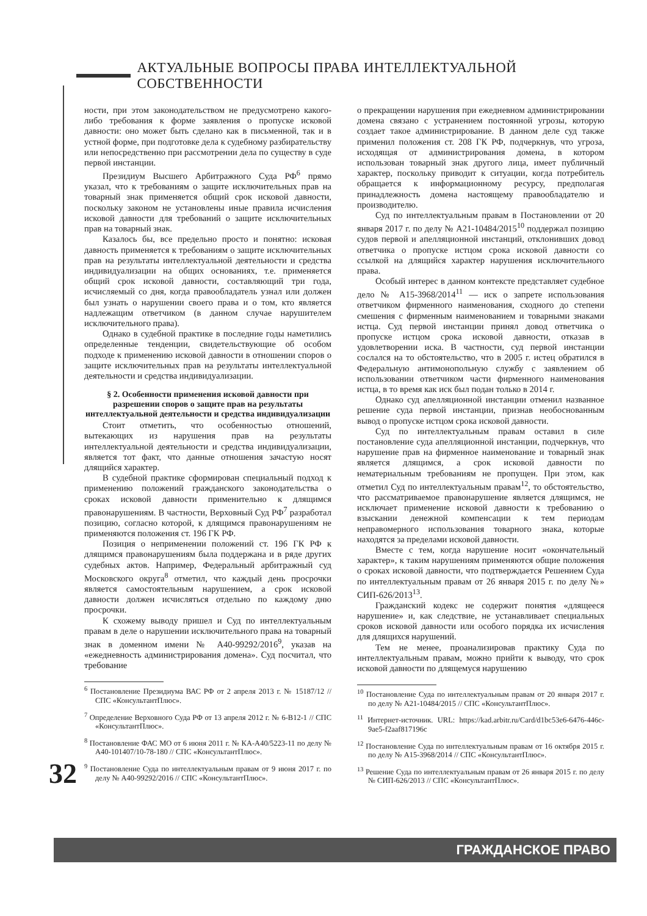АКТУАЛЬНЫЕ ВОПРОСЫ ПРАВА ИНТЕЛЛЕКТУАЛЬНОЙ СОБСТВЕННОСТИ
ности, при этом законодательством не предусмотрено какого-либо требования к форме заявления о пропуске исковой давности: оно может быть сделано как в письменной, так и в устной форме, при подготовке дела к судебному разбирательству или непосредственно при рассмотрении дела по существу в суде первой инстанции.
Президиум Высшего Арбитражного Суда РФ<sup>6</sup> прямо указал, что к требованиям о защите исключительных прав на товарный знак применяется общий срок исковой давности, поскольку законом не установлены иные правила исчисления исковой давности для требований о защите исключительных прав на товарный знак.
Казалось бы, все предельно просто и понятно: исковая давность применяется к требованиям о защите исключительных прав на результаты интеллектуальной деятельности и средства индивидуализации на общих основаниях, т.е. применяется общий срок исковой давности, составляющий три года, исчисляемый со дня, когда правообладатель узнал или должен был узнать о нарушении своего права и о том, кто является надлежащим ответчиком (в данном случае нарушителем исключительного права).
Однако в судебной практике в последние годы наметились определенные тенденции, свидетельствующие об особом подходе к применению исковой давности в отношении споров о защите исключительных прав на результаты интеллектуальной деятельности и средства индивидуализации.
§ 2. Особенности применения исковой давности при разрешении споров о защите прав на результаты интеллектуальной деятельности и средства индивидуализации
Стоит отметить, что особенностью отношений, вытекающих из нарушения прав на результаты интеллектуальной деятельности и средства индивидуализации, является тот факт, что данные отношения зачастую носят длящийся характер.
В судебной практике сформирован специальный подход к применению положений гражданского законодательства о сроках исковой давности применительно к длящимся правонарушениям. В частности, Верховный Суд РФ<sup>7</sup> разработал позицию, согласно которой, к длящимся правонарушениям не применяются положения ст. 196 ГК РФ.
Позиция о неприменении положений ст. 196 ГК РФ к длящимся правонарушениям была поддержана и в ряде других судебных актов. Например, Федеральный арбитражный суд Московского округа<sup>8</sup> отметил, что каждый день просрочки является самостоятельным нарушением, а срок исковой давности должен исчисляться отдельно по каждому дню просрочки.
К схожему выводу пришел и Суд по интеллектуальным правам в деле о нарушении исключительного права на товарный знак в доменном имени № А40-99292/2016<sup>9</sup>, указав на «ежедневность администрирования домена». Суд посчитал, что требование
<sup>6</sup> Постановление Президиума ВАС РФ от 2 апреля 2013 г. № 15187/12 // СПС «КонсультантПлюс».
<sup>7</sup> Определение Верховного Суда РФ от 13 апреля 2012 г. № 6-В12-1 // СПС «КонсультантПлюс».
<sup>8</sup> Постановление ФАС МО от 6 июня 2011 г. № КА-А40/5223-11 по делу № А40-101407/10-78-180 // СПС «КонсультантПлюс».
<sup>9</sup> Постановление Суда по интеллектуальным правам от 9 июня 2017 г. по делу № А40-99292/2016 // СПС «КонсультантПлюс».
о прекращении нарушения при ежедневном администрировании домена связано с устранением постоянной угрозы, которую создает такое администрирование. В данном деле суд также применил положения ст. 208 ГК РФ, подчеркнув, что угроза, исходящая от администрирования домена, в котором использован товарный знак другого лица, имеет публичный характер, поскольку приводит к ситуации, когда потребитель обращается к информационному ресурсу, предполагая принадлежность домена настоящему правообладателю и производителю.
Суд по интеллектуальным правам в Постановлении от 20 января 2017 г. по делу № А21-10484/2015<sup>10</sup> поддержал позицию судов первой и апелляционной инстанций, отклонивших довод ответчика о пропуске истцом срока исковой давности со ссылкой на длящийся характер нарушения исключительного права.
Особый интерес в данном контексте представляет судебное дело № А15-3968/2014<sup>11</sup> — иск о запрете использования ответчиком фирменного наименования, сходного до степени смешения с фирменным наименованием и товарными знаками истца. Суд первой инстанции принял довод ответчика о пропуске истцом срока исковой давности, отказав в удовлетворении иска. В частности, суд первой инстанции сослался на то обстоятельство, что в 2005 г. истец обратился в Федеральную антимонопольную службу с заявлением об использовании ответчиком части фирменного наименования истца, в то время как иск был подан только в 2014 г.
Однако суд апелляционной инстанции отменил названное решение суда первой инстанции, признав необоснованным вывод о пропуске истцом срока исковой давности.
Суд по интеллектуальным правам оставил в силе постановление суда апелляционной инстанции, подчеркнув, что нарушение прав на фирменное наименование и товарный знак является длящимся, а срок исковой давности по нематериальным требованиям не пропущен. При этом, как отметил Суд по интеллектуальным правам<sup>12</sup>, то обстоятельство, что рассматриваемое правонарушение является длящимся, не исключает применение исковой давности к требованию о взыскании денежной компенсации к тем периодам неправомерного использования товарного знака, которые находятся за пределами исковой давности.
Вместе с тем, когда нарушение носит «окончательный характер», к таким нарушениям применяются общие положения о сроках исковой давности, что подтверждается Решением Суда по интеллектуальным правам от 26 января 2015 г. по делу №» СИП-626/2013<sup>13</sup>.
Гражданский кодекс не содержит понятия «длящееся нарушение» и, как следствие, не устанавливает специальных сроков исковой давности или особого порядка их исчисления для длящихся нарушений.
Тем не менее, проанализировав практику Суда по интеллектуальным правам, можно прийти к выводу, что срок исковой давности по длящемуся нарушению
<sup>10</sup> Постановление Суда по интеллектуальным правам от 20 января 2017 г. по делу № А21-10484/2015 // СПС «КонсультантПлюс».
<sup>11</sup> Интернет-источник. URL: https://kad.arbitr.ru/Card/d1bc53e6-6476-446c-9ae5-f2aaf817196c
<sup>12</sup> Постановление Суда по интеллектуальным правам от 16 октября 2015 г. по делу № А15-3968/2014 // СПС «КонсультантПлюс».
<sup>13</sup> Решение Суда по интеллектуальным правам от 26 января 2015 г. по делу № СИП-626/2013 // СПС «КонсультантПлюс».
32
ГРАЖДАНСКОЕ ПРАВО